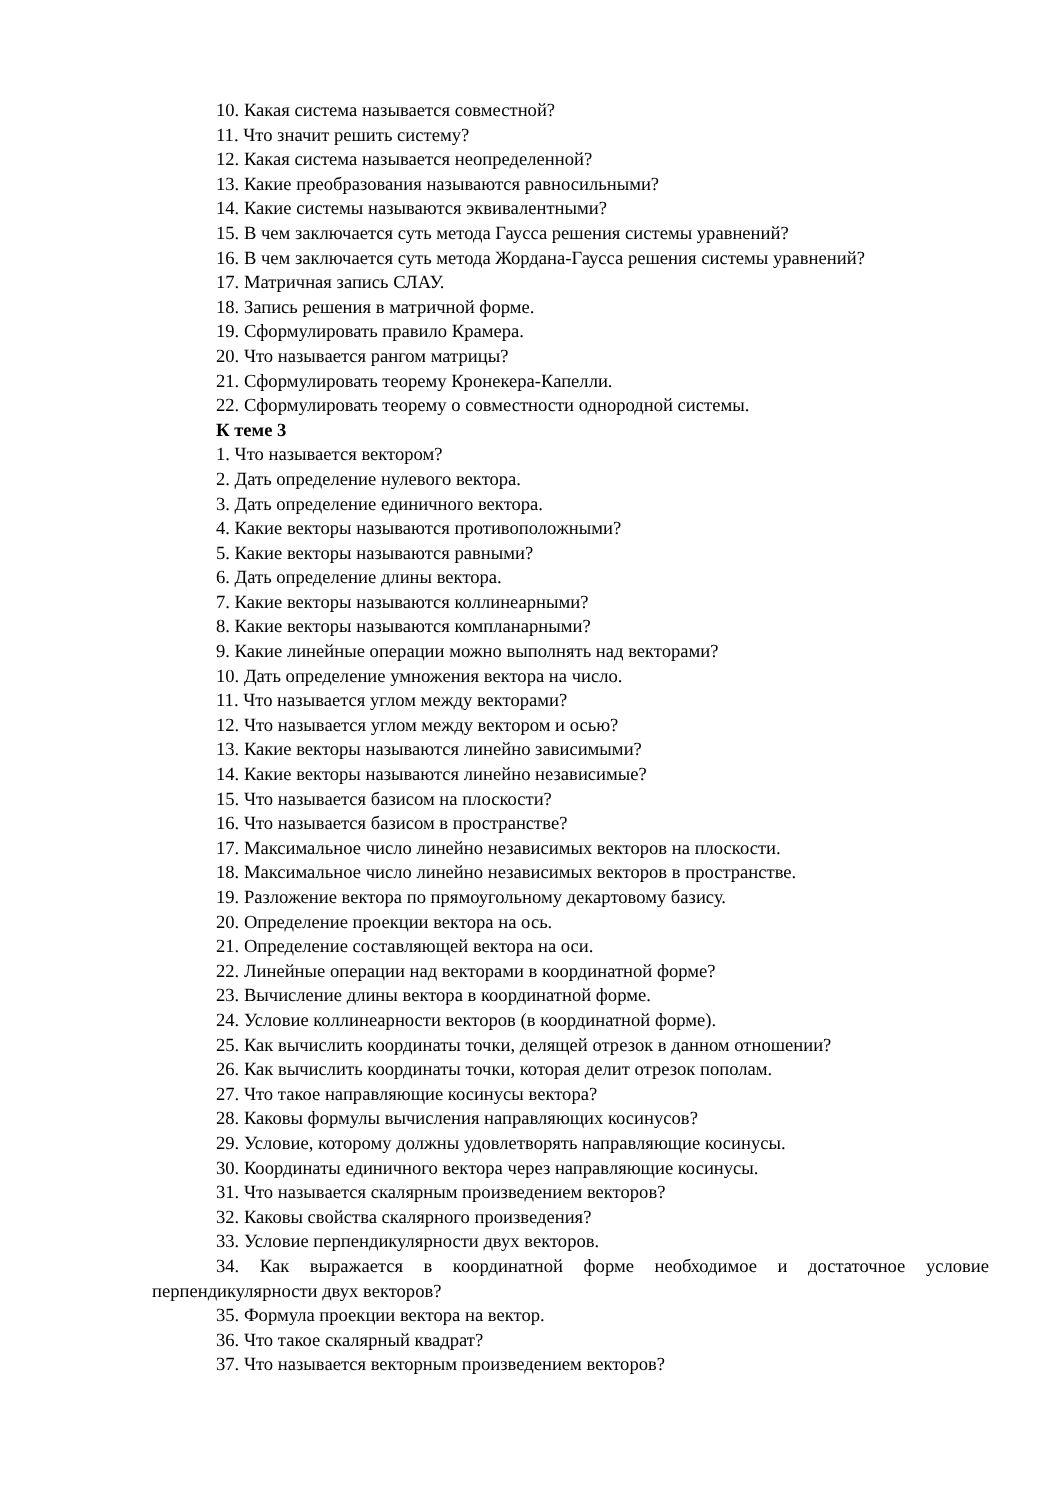10. Какая система называется совместной?
11. Что значит решить систему?
12. Какая система называется неопределенной?
13. Какие преобразования называются равносильными?
14. Какие системы называются эквивалентными?
15. В чем заключается суть метода Гаусса решения системы уравнений?
16. В чем заключается суть метода Жордана-Гаусса решения системы уравнений?
17. Матричная запись СЛАУ.
18. Запись решения в матричной форме.
19. Сформулировать правило Крамера.
20. Что называется рангом матрицы?
21. Сформулировать теорему Кронекера-Капелли.
22. Сформулировать теорему о совместности однородной системы.
К теме 3
1. Что называется вектором?
2. Дать определение нулевого вектора.
3. Дать определение единичного вектора.
4. Какие векторы называются противоположными?
5. Какие векторы называются равными?
6. Дать определение длины вектора.
7. Какие векторы называются коллинеарными?
8. Какие векторы называются компланарными?
9. Какие линейные операции можно выполнять над векторами?
10. Дать определение умножения вектора на число.
11. Что называется углом между векторами?
12. Что называется углом между вектором и осью?
13. Какие векторы называются линейно зависимыми?
14. Какие векторы называются линейно независимые?
15. Что называется базисом на плоскости?
16. Что называется базисом в пространстве?
17. Максимальное число линейно независимых векторов на плоскости.
18. Максимальное число линейно независимых векторов в пространстве.
19. Разложение вектора по прямоугольному декартовому базису.
20. Определение проекции вектора на ось.
21. Определение составляющей вектора на оси.
22. Линейные операции над векторами в координатной форме?
23. Вычисление длины вектора в координатной форме.
24. Условие коллинеарности векторов (в координатной форме).
25. Как вычислить координаты точки, делящей отрезок в данном отношении?
26. Как вычислить координаты точки, которая делит отрезок пополам.
27. Что такое направляющие косинусы вектора?
28. Каковы формулы вычисления направляющих косинусов?
29. Условие, которому должны удовлетворять направляющие косинусы.
30. Координаты единичного вектора через направляющие косинусы.
31. Что называется скалярным произведением векторов?
32. Каковы свойства скалярного произведения?
33. Условие перпендикулярности двух векторов.
34. Как выражается в координатной форме необходимое и достаточное условие перпендикулярности двух векторов?
35. Формула проекции вектора на вектор.
36. Что такое скалярный квадрат?
37. Что называется векторным произведением векторов?